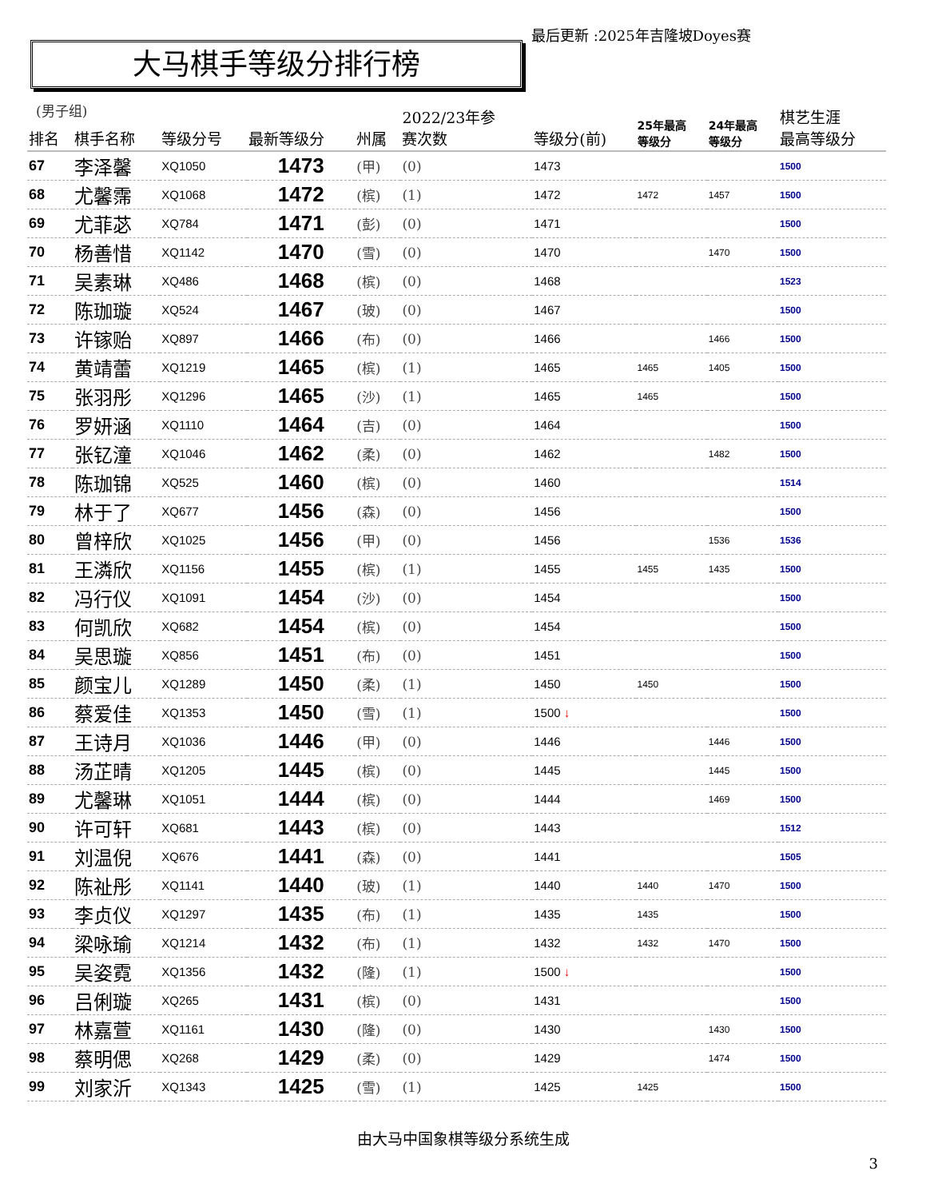最后更新 :2025年吉隆坡Doyes赛
大马棋手等级分排行榜
(男子组)
| 排名 | 棋手名称 | 等级分号 | 最新等级分 | 州属 | 2022/23年参 赛次数 | 等级分(前) | 25年最高 等级分 | 24年最高 等级分 | 棋艺生涯 最高等级分 |
| --- | --- | --- | --- | --- | --- | --- | --- | --- | --- |
| 67 | 李泽馨 | XQ1050 | 1473 | (甲) | (0) | 1473 | | | 1500 |
| 68 | 尤馨霈 | XQ1068 | 1472 | (槟) | (1) | 1472 | 1472 | 1457 | 1500 |
| 69 | 尤菲苾 | XQ784 | 1471 | (彭) | (0) | 1471 | | | 1500 |
| 70 | 杨善惜 | XQ1142 | 1470 | (雪) | (0) | 1470 | | 1470 | 1500 |
| 71 | 吴素琳 | XQ486 | 1468 | (槟) | (0) | 1468 | | | 1523 |
| 72 | 陈珈璇 | XQ524 | 1467 | (玻) | (0) | 1467 | | | 1500 |
| 73 | 许镓贻 | XQ897 | 1466 | (布) | (0) | 1466 | | 1466 | 1500 |
| 74 | 黄靖蕾 | XQ1219 | 1465 | (槟) | (1) | 1465 | 1465 | 1405 | 1500 |
| 75 | 张羽彤 | XQ1296 | 1465 | (沙) | (1) | 1465 | 1465 | | 1500 |
| 76 | 罗妍涵 | XQ1110 | 1464 | (吉) | (0) | 1464 | | | 1500 |
| 77 | 张钇潼 | XQ1046 | 1462 | (柔) | (0) | 1462 | | 1482 | 1500 |
| 78 | 陈珈锦 | XQ525 | 1460 | (槟) | (0) | 1460 | | | 1514 |
| 79 | 林于了 | XQ677 | 1456 | (森) | (0) | 1456 | | | 1500 |
| 80 | 曾梓欣 | XQ1025 | 1456 | (甲) | (0) | 1456 | | 1536 | 1536 |
| 81 | 王潾欣 | XQ1156 | 1455 | (槟) | (1) | 1455 | 1455 | 1435 | 1500 |
| 82 | 冯行仪 | XQ1091 | 1454 | (沙) | (0) | 1454 | | | 1500 |
| 83 | 何凯欣 | XQ682 | 1454 | (槟) | (0) | 1454 | | | 1500 |
| 84 | 吴思璇 | XQ856 | 1451 | (布) | (0) | 1451 | | | 1500 |
| 85 | 颜宝儿 | XQ1289 | 1450 | (柔) | (1) | 1450 | 1450 | | 1500 |
| 86 | 蔡爱佳 | XQ1353 | 1450 | (雪) | (1) | 1500 ↓ | | | 1500 |
| 87 | 王诗月 | XQ1036 | 1446 | (甲) | (0) | 1446 | | 1446 | 1500 |
| 88 | 汤芷晴 | XQ1205 | 1445 | (槟) | (0) | 1445 | | 1445 | 1500 |
| 89 | 尤馨琳 | XQ1051 | 1444 | (槟) | (0) | 1444 | | 1469 | 1500 |
| 90 | 许可轩 | XQ681 | 1443 | (槟) | (0) | 1443 | | | 1512 |
| 91 | 刘温倪 | XQ676 | 1441 | (森) | (0) | 1441 | | | 1505 |
| 92 | 陈祉彤 | XQ1141 | 1440 | (玻) | (1) | 1440 | 1440 | 1470 | 1500 |
| 93 | 李贞仪 | XQ1297 | 1435 | (布) | (1) | 1435 | 1435 | | 1500 |
| 94 | 梁咏瑜 | XQ1214 | 1432 | (布) | (1) | 1432 | 1432 | 1470 | 1500 |
| 95 | 吴姿霓 | XQ1356 | 1432 | (隆) | (1) | 1500 ↓ | | | 1500 |
| 96 | 吕俐璇 | XQ265 | 1431 | (槟) | (0) | 1431 | | | 1500 |
| 97 | 林嘉萱 | XQ1161 | 1430 | (隆) | (0) | 1430 | | 1430 | 1500 |
| 98 | 蔡明偲 | XQ268 | 1429 | (柔) | (0) | 1429 | | 1474 | 1500 |
| 99 | 刘家沂 | XQ1343 | 1425 | (雪) | (1) | 1425 | 1425 | | 1500 |
由大马中国象棋等级分系统生成
3